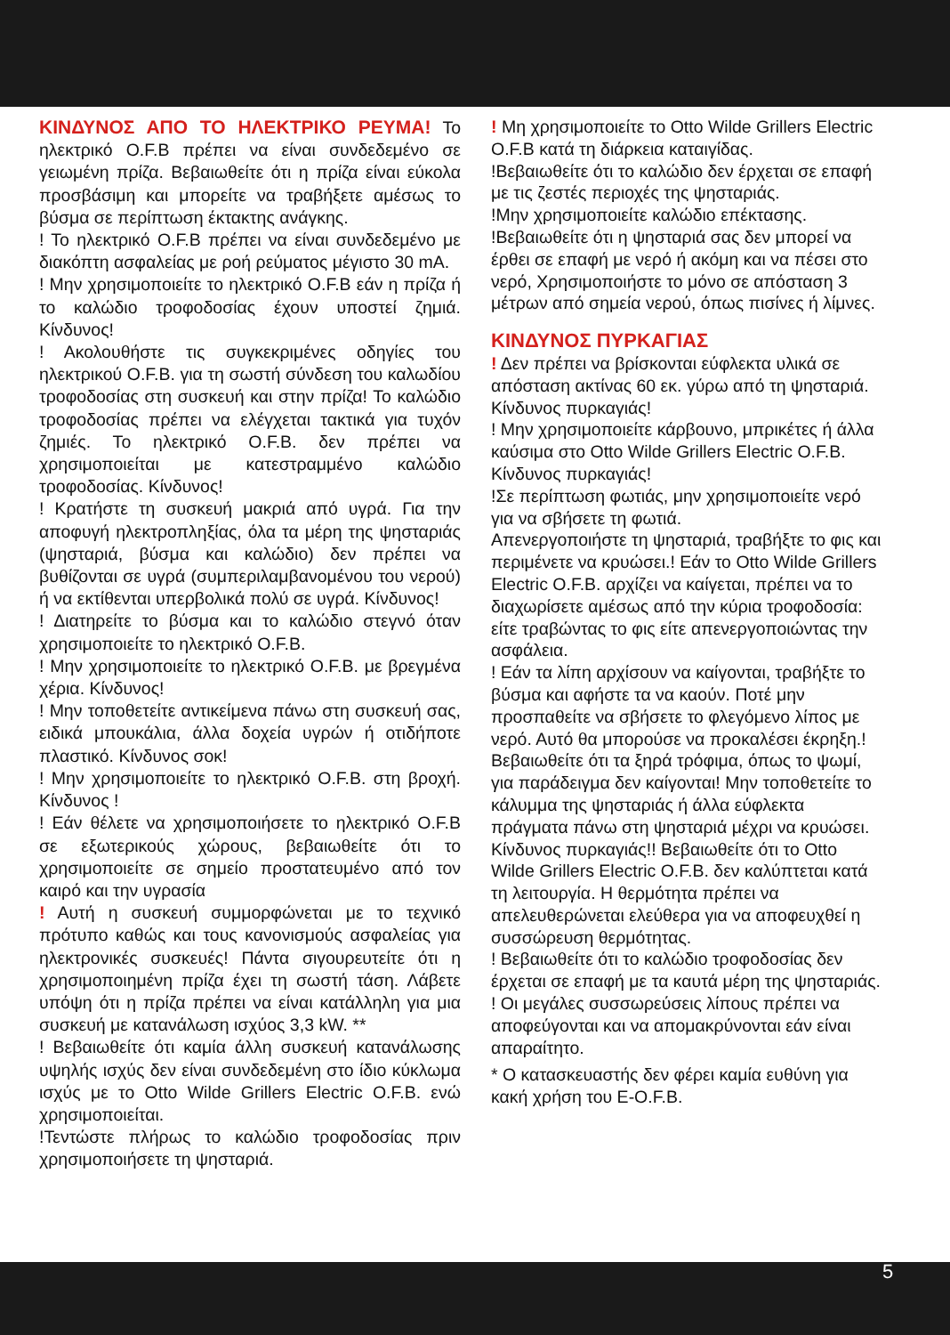ΚΙΝΔΥΝΟΣ ΑΠΟ ΤΟ ΗΛΕΚΤΡΙΚΟ ΡΕΥΜΑ! Το ηλεκτρικό O.F.B πρέπει να είναι συνδεδεμένο σε γειωμένη πρίζα. Βεβαιωθείτε ότι η πρίζα είναι εύκολα προσβάσιμη και μπορείτε να τραβήξετε αμέσως το βύσμα σε περίπτωση έκτακτης ανάγκης.
! Το ηλεκτρικό O.F.B πρέπει να είναι συνδεδεμένο με διακόπτη ασφαλείας με ροή ρεύματος μέγιστο 30 mA.
! Μην χρησιμοποιείτε το ηλεκτρικό O.F.B εάν η πρίζα ή το καλώδιο τροφοδοσίας έχουν υποστεί ζημιά. Κίνδυνος!
! Ακολουθήστε τις συγκεκριμένες οδηγίες του ηλεκτρικού O.F.B. για τη σωστή σύνδεση του καλωδίου τροφοδοσίας στη συσκευή και στην πρίζα! Το καλώδιο τροφοδοσίας πρέπει να ελέγχεται τακτικά για τυχόν ζημιές. Το ηλεκτρικό O.F.B. δεν πρέπει να χρησιμοποιείται με κατεστραμμένο καλώδιο τροφοδοσίας. Κίνδυνος!
! Κρατήστε τη συσκευή μακριά από υγρά. Για την αποφυγή ηλεκτροπληξίας, όλα τα μέρη της ψησταριάς (ψησταριά, βύσμα και καλώδιο) δεν πρέπει να βυθίζονται σε υγρά (συμπεριλαμβανομένου του νερού) ή να εκτίθενται υπερβολικά πολύ σε υγρά. Κίνδυνος!
! Διατηρείτε το βύσμα και το καλώδιο στεγνό όταν χρησιμοποιείτε το ηλεκτρικό O.F.B.
! Μην χρησιμοποιείτε το ηλεκτρικό O.F.B. με βρεγμένα χέρια. Κίνδυνος!
! Μην τοποθετείτε αντικείμενα πάνω στη συσκευή σας, ειδικά μπουκάλια, άλλα δοχεία υγρών ή οτιδήποτε πλαστικό. Κίνδυνος σοκ!
! Μην χρησιμοποιείτε το ηλεκτρικό O.F.B. στη βροχή. Κίνδυνος !
! Εάν θέλετε να χρησιμοποιήσετε το ηλεκτρικό O.F.B σε εξωτερικούς χώρους, βεβαιωθείτε ότι το χρησιμοποιείτε σε σημείο προστατευμένο από τον καιρό και την υγρασία
! Αυτή η συσκευή συμμορφώνεται με το τεχνικό πρότυπο καθώς και τους κανονισμούς ασφαλείας για ηλεκτρονικές συσκευές! Πάντα σιγουρευτείτε ότι η χρησιμοποιημένη πρίζα έχει τη σωστή τάση. Λάβετε υπόψη ότι η πρίζα πρέπει να είναι κατάλληλη για μια συσκευή με κατανάλωση ισχύος 3,3 kW. **
! Βεβαιωθείτε ότι καμία άλλη συσκευή κατανάλωσης υψηλής ισχύς δεν είναι συνδεδεμένη στο ίδιο κύκλωμα ισχύς με το Otto Wilde Grillers Electric O.F.B. ενώ χρησιμοποιείται.
!Τεντώστε πλήρως το καλώδιο τροφοδοσίας πριν χρησιμοποιήσετε τη ψησταριά.
! Μη χρησιμοποιείτε το Otto Wilde Grillers Electric O.F.B κατά τη διάρκεια καταιγίδας.
!Βεβαιωθείτε ότι το καλώδιο δεν έρχεται σε επαφή με τις ζεστές περιοχές της ψησταριάς.
!Μην χρησιμοποιείτε καλώδιο επέκτασης.
!Βεβαιωθείτε ότι η ψησταριά σας δεν μπορεί να έρθει σε επαφή με νερό ή ακόμη και να πέσει στο νερό, Χρησιμοποιήστε το μόνο σε απόσταση 3 μέτρων από σημεία νερού, όπως πισίνες ή λίμνες.
ΚΙΝΔΥΝΟΣ ΠΥΡΚΑΓΙΑΣ
! Δεν πρέπει να βρίσκονται εύφλεκτα υλικά σε απόσταση ακτίνας 60 εκ. γύρω από τη ψησταριά. Κίνδυνος πυρκαγιάς!
! Μην χρησιμοποιείτε κάρβουνο, μπρικέτες ή άλλα καύσιμα στο Otto Wilde Grillers Electric O.F.B. Κίνδυνος πυρκαγιάς!
!Σε περίπτωση φωτιάς, μην χρησιμοποιείτε νερό για να σβήσετε τη φωτιά.
Απενεργοποιήστε τη ψησταριά, τραβήξτε το φις και περιμένετε να κρυώσει.! Εάν το Otto Wilde Grillers Electric O.F.B. αρχίζει να καίγεται, πρέπει να το διαχωρίσετε αμέσως από την κύρια τροφοδοσία: είτε τραβώντας το φις είτε απενεργοποιώντας την ασφάλεια.
! Εάν τα λίπη αρχίσουν να καίγονται, τραβήξτε το βύσμα και αφήστε τα να καούν. Ποτέ μην προσπαθείτε να σβήσετε το φλεγόμενο λίπος με νερό. Αυτό θα μπορούσε να προκαλέσει έκρηξη.! Βεβαιωθείτε ότι τα ξηρά τρόφιμα, όπως το ψωμί, για παράδειγμα δεν καίγονται! Μην τοποθετείτε το κάλυμμα της ψησταριάς ή άλλα εύφλεκτα πράγματα πάνω στη ψησταριά μέχρι να κρυώσει. Κίνδυνος πυρκαγιάς!! Βεβαιωθείτε ότι το Otto Wilde Grillers Electric O.F.B. δεν καλύπτεται κατά τη λειτουργία. Η θερμότητα πρέπει να απελευθερώνεται ελεύθερα για να αποφευχθεί η συσσώρευση θερμότητας.
! Βεβαιωθείτε ότι το καλώδιο τροφοδοσίας δεν έρχεται σε επαφή με τα καυτά μέρη της ψησταριάς.
! Οι μεγάλες συσσωρεύσεις λίπους πρέπει να αποφεύγονται και να απομακρύνονται εάν είναι απαραίτητο.
* Ο κατασκευαστής δεν φέρει καμία ευθύνη για κακή χρήση του E-O.F.B.
5